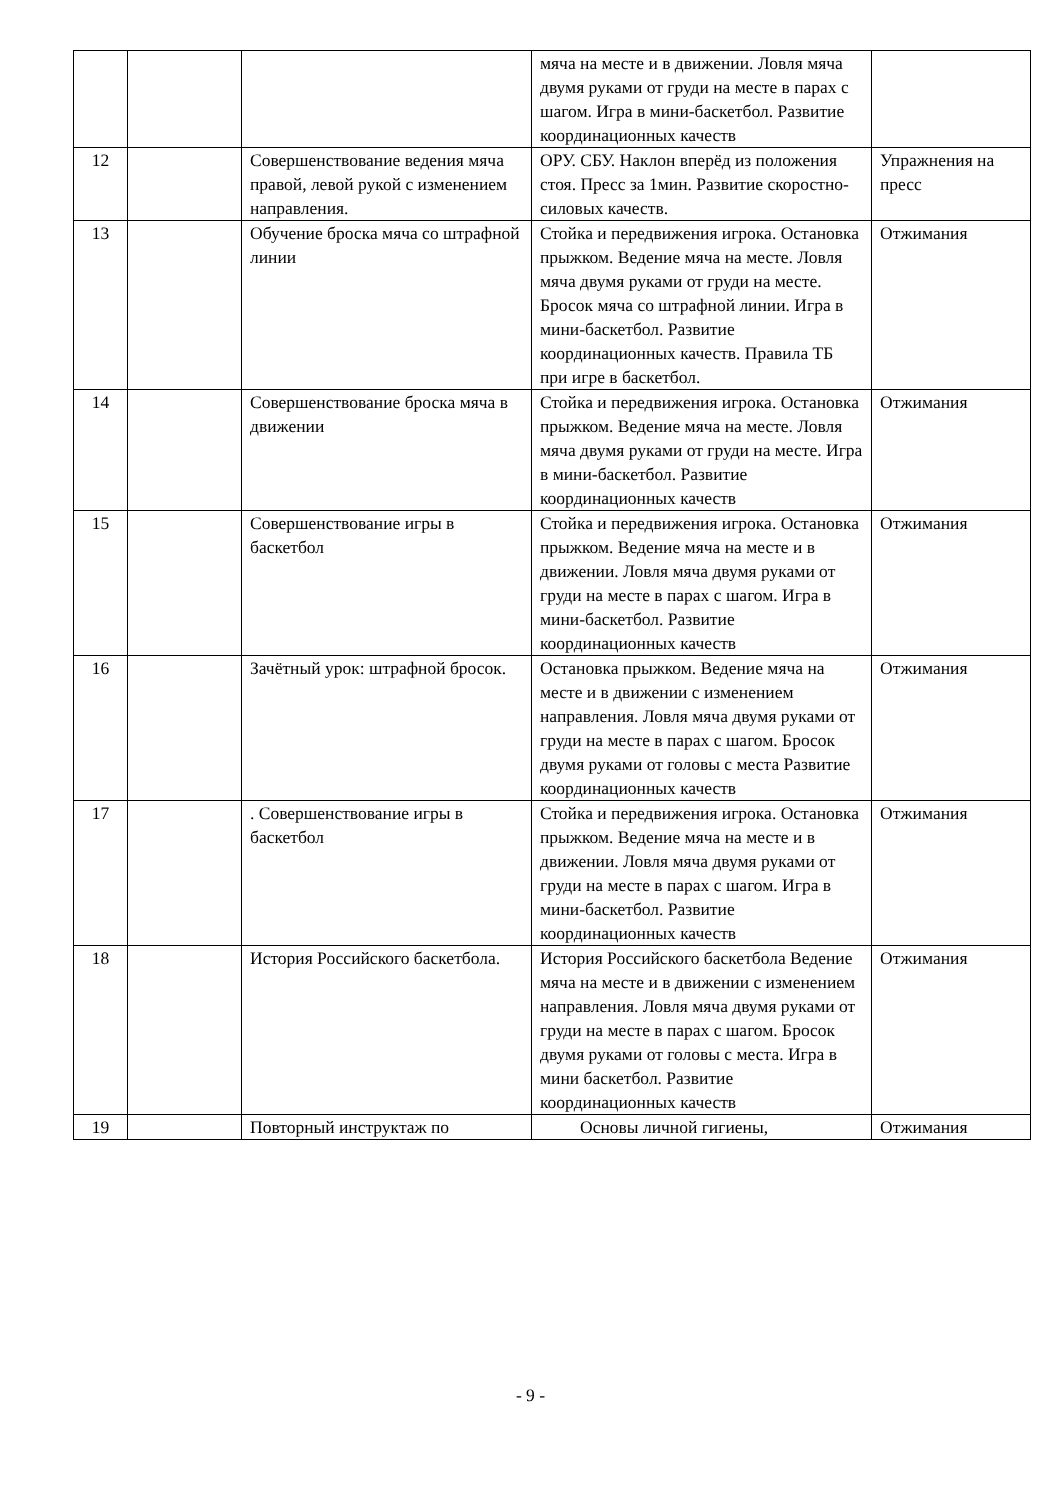| | | | мяча на месте и в движении. Ловля мяча двумя руками от груди на месте в парах с шагом. Игра в мини-баскетбол. Развитие координационных качеств | |
| 12 | | Совершенствование ведения мяча правой, левой рукой с изменением направления. | ОРУ. СБУ. Наклон вперёд из положения стоя. Пресс за 1мин. Развитие скоростно-силовых качеств. | Упражнения на пресс |
| 13 | | Обучение броска мяча со штрафной линии | Стойка и передвижения игрока. Остановка прыжком. Ведение мяча на месте. Ловля мяча двумя руками от груди на месте. Бросок мяча со штрафной линии. Игра в мини-баскетбол. Развитие координационных качеств. Правила ТБ при игре в баскетбол. | Отжимания |
| 14 | | Совершенствование броска мяча в движении | Стойка и передвижения игрока. Остановка прыжком. Ведение мяча на месте. Ловля мяча двумя руками от груди на месте. Игра в мини-баскетбол. Развитие координационных качеств | Отжимания |
| 15 | | Совершенствование игры в баскетбол | Стойка и передвижения игрока. Остановка прыжком. Ведение мяча на месте и в движении. Ловля мяча двумя руками от груди на месте в парах с шагом. Игра в мини-баскетбол. Развитие координационных качеств | Отжимания |
| 16 | | Зачётный урок: штрафной бросок. | Остановка прыжком. Ведение мяча на месте и в движении с изменением направления. Ловля мяча двумя руками от груди на месте в парах с шагом. Бросок двумя руками от головы с места Развитие координационных качеств | Отжимания |
| 17 | | . Совершенствование игры в баскетбол | Стойка и передвижения игрока. Остановка прыжком. Ведение мяча на месте и в движении. Ловля мяча двумя руками от груди на месте в парах с шагом. Игра в мини-баскетбол. Развитие координационных качеств | Отжимания |
| 18 | | История Российского баскетбола. | История Российского баскетбола Ведение мяча на месте и в движении с изменением направления. Ловля мяча двумя руками от груди на месте в парах с шагом. Бросок двумя руками от головы с места. Игра в мини баскетбол. Развитие координационных качеств | Отжимания |
| 19 | | Повторный инструктаж по | Основы личной гигиены, | Отжимания |
- 9 -